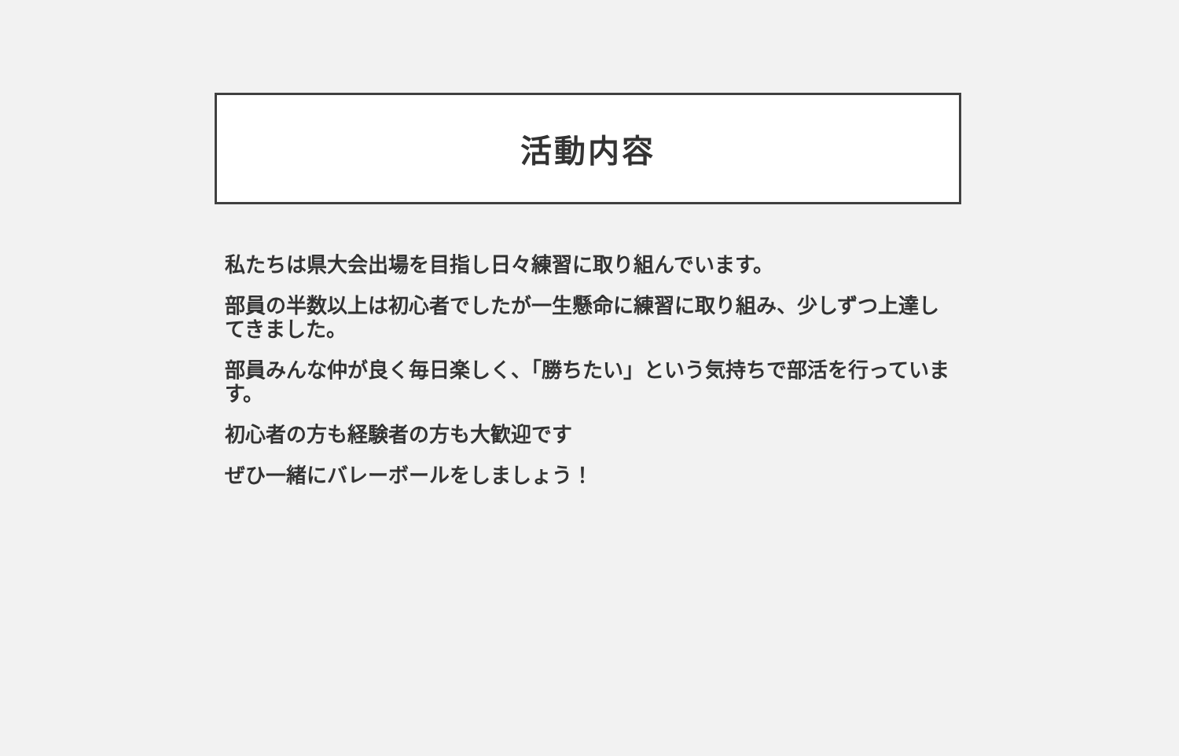活動内容
私たちは県大会出場を目指し日々練習に取り組んでいます。
部員の半数以上は初心者でしたが一生懸命に練習に取り組み、少しずつ上達してきました。
部員みんな仲が良く毎日楽しく、「勝ちたい」という気持ちで部活を行っています。
初心者の方も経験者の方も大歓迎です
ぜひ一緒にバレーボールをしましょう！